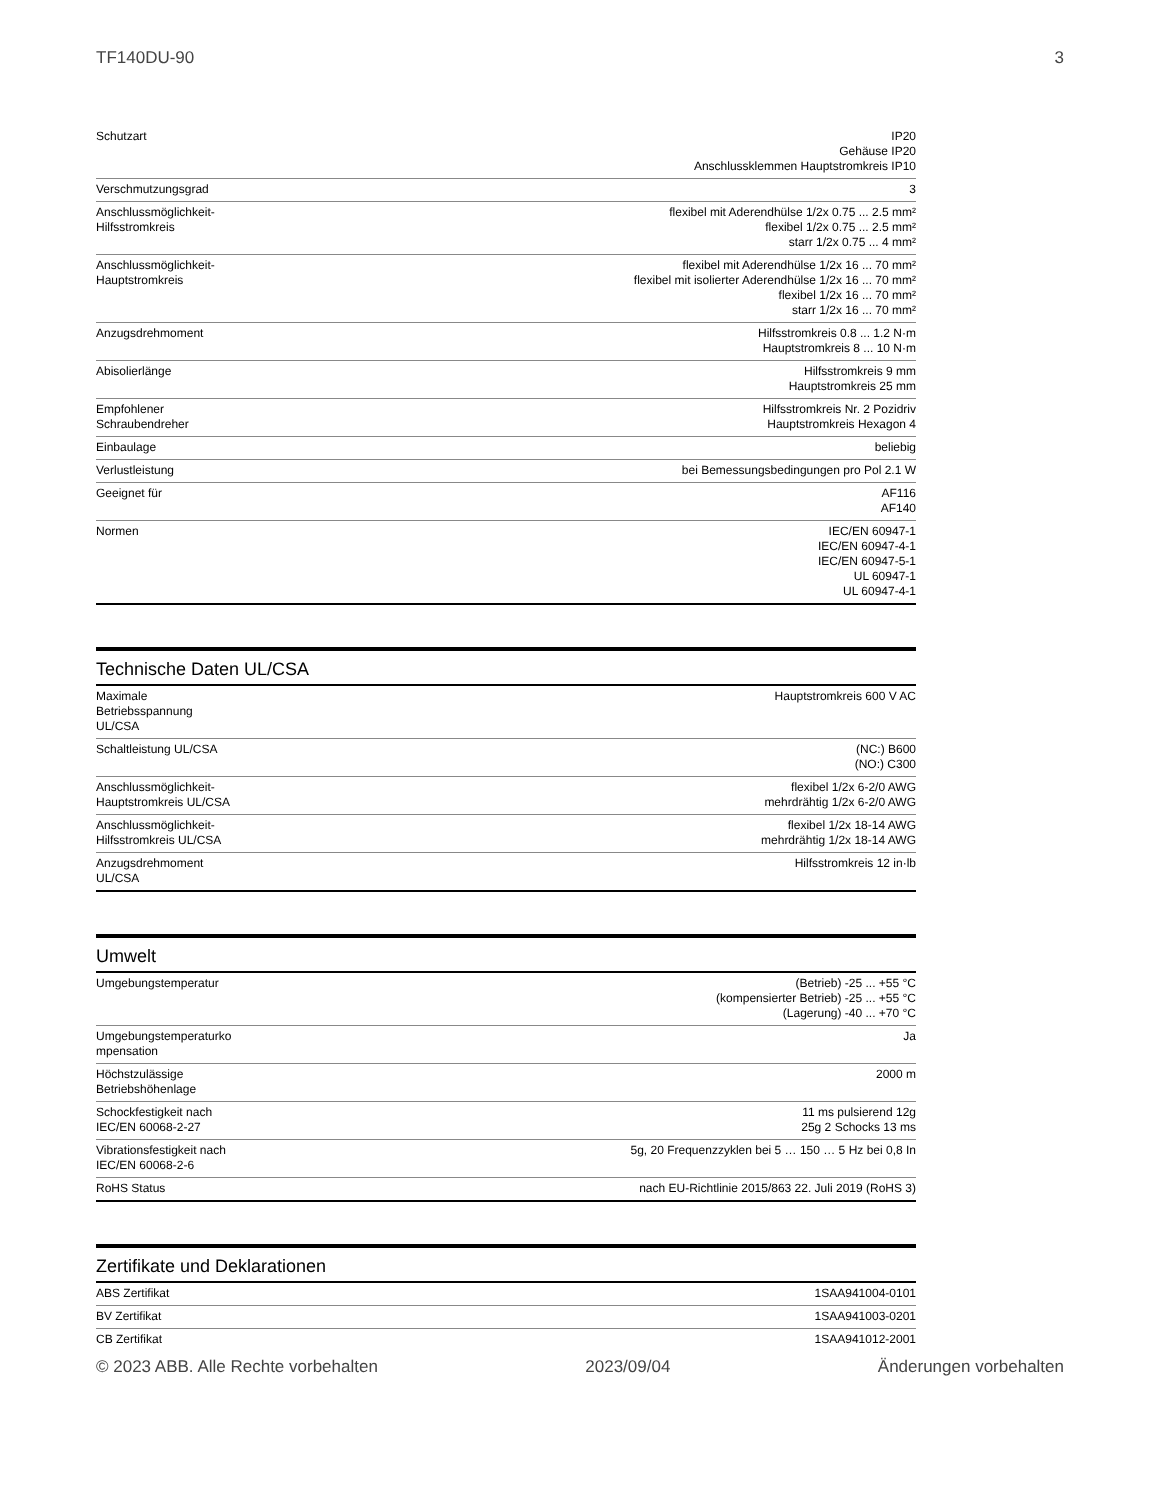TF140DU-90 3
| Schutzart | IP20 Gehäuse IP20 Anschlussklemmen Hauptstromkreis IP10 |
| Verschmutzungsgrad | 3 |
| Anschlussmöglichkeit- Hilfsstromkreis | flexibel mit Aderendhülse 1/2x 0.75 ... 2.5 mm² flexibel 1/2x 0.75 ... 2.5 mm² starr 1/2x 0.75 ... 4 mm² |
| Anschlussmöglichkeit- Hauptstromkreis | flexibel mit Aderendhülse 1/2x 16 ... 70 mm² flexibel mit isolierter Aderendhülse 1/2x 16 ... 70 mm² flexibel 1/2x 16 ... 70 mm² starr 1/2x 16 ... 70 mm² |
| Anzugsdrehmoment | Hilfsstromkreis 0.8 ... 1.2 N·m Hauptstromkreis 8 ... 10 N·m |
| Abisolierlänge | Hilfsstromkreis 9 mm Hauptstromkreis 25 mm |
| Empfohlener Schraubendreher | Hilfsstromkreis Nr. 2 Pozidriv Hauptstromkreis Hexagon 4 |
| Einbaulage | beliebig |
| Verlustleistung | bei Bemessungsbedingungen pro Pol 2.1 W |
| Geeignet für | AF116 AF140 |
| Normen | IEC/EN 60947-1 IEC/EN 60947-4-1 IEC/EN 60947-5-1 UL 60947-1 UL 60947-4-1 |
Technische Daten UL/CSA
| Maximale Betriebsspannung UL/CSA | Hauptstromkreis 600 V AC |
| Schaltleistung UL/CSA | (NC:) B600 (NO:) C300 |
| Anschlussmöglichkeit- Hauptstromkreis UL/CSA | flexibel 1/2x 6-2/0 AWG mehrdrähtig 1/2x 6-2/0 AWG |
| Anschlussmöglichkeit- Hilfsstromkreis UL/CSA | flexibel 1/2x 18-14 AWG mehrdrähtig 1/2x 18-14 AWG |
| Anzugsdrehmoment UL/CSA | Hilfsstromkreis 12 in·lb |
Umwelt
| Umgebungstemperatur | (Betrieb) -25 ... +55 °C (kompensierter Betrieb) -25 ... +55 °C (Lagerung) -40 ... +70 °C |
| Umgebungstemperaturko mpensation | Ja |
| Höchstzulässige Betriebshöhenlage | 2000 m |
| Schockfestigkeit nach IEC/EN 60068-2-27 | 11 ms pulsierend 12g 25g 2 Schocks 13 ms |
| Vibrationsfestigkeit nach IEC/EN 60068-2-6 | 5g, 20 Frequenzzyklen bei 5 … 150 … 5 Hz bei 0,8 In |
| RoHS Status | nach EU-Richtlinie 2015/863 22. Juli 2019 (RoHS 3) |
Zertifikate und Deklarationen
| ABS Zertifikat | 1SAA941004-0101 |
| BV Zertifikat | 1SAA941003-0201 |
| CB Zertifikat | 1SAA941012-2001 |
© 2023 ABB. Alle Rechte vorbehalten 2023/09/04 Änderungen vorbehalten